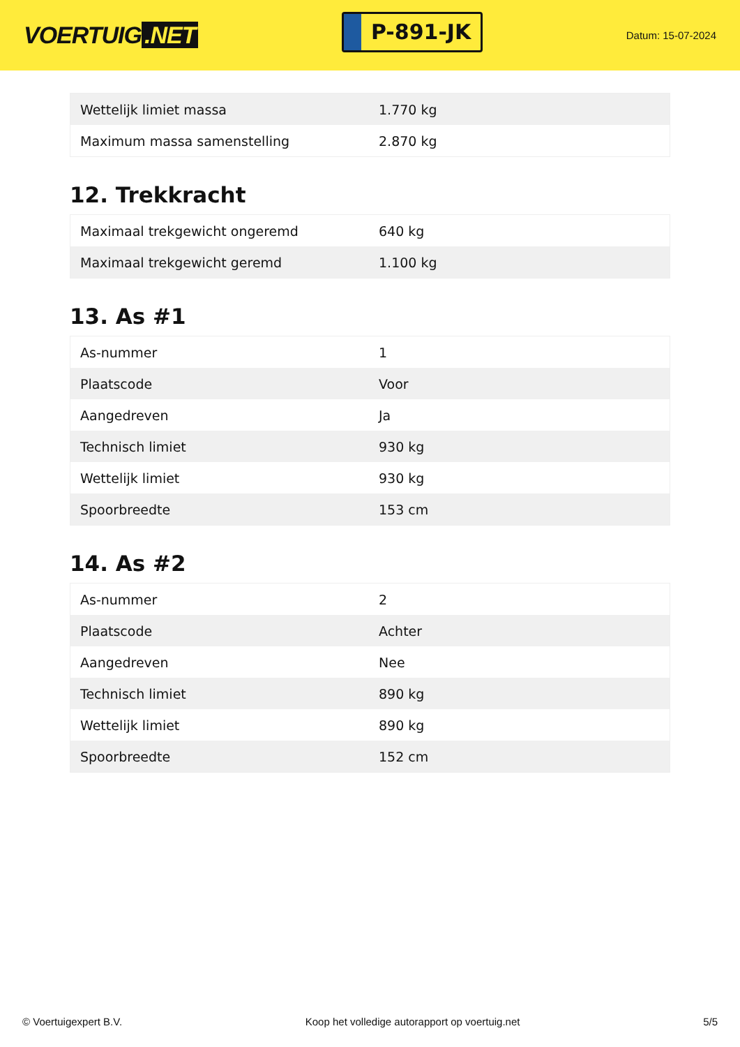VOERTUIG.NET
P-891-JK
Datum: 15-07-2024
| Wettelijk limiet massa | 1.770 kg |
| Maximum massa samenstelling | 2.870 kg |
12. Trekkracht
| Maximaal trekgewicht ongeremd | 640 kg |
| Maximaal trekgewicht geremd | 1.100 kg |
13. As #1
| As-nummer | 1 |
| Plaatscode | Voor |
| Aangedreven | Ja |
| Technisch limiet | 930 kg |
| Wettelijk limiet | 930 kg |
| Spoorbreedte | 153 cm |
14. As #2
| As-nummer | 2 |
| Plaatscode | Achter |
| Aangedreven | Nee |
| Technisch limiet | 890 kg |
| Wettelijk limiet | 890 kg |
| Spoorbreedte | 152 cm |
© Voertuigexpert B.V. Koop het volledige autorapport op voertuig.net 5/5